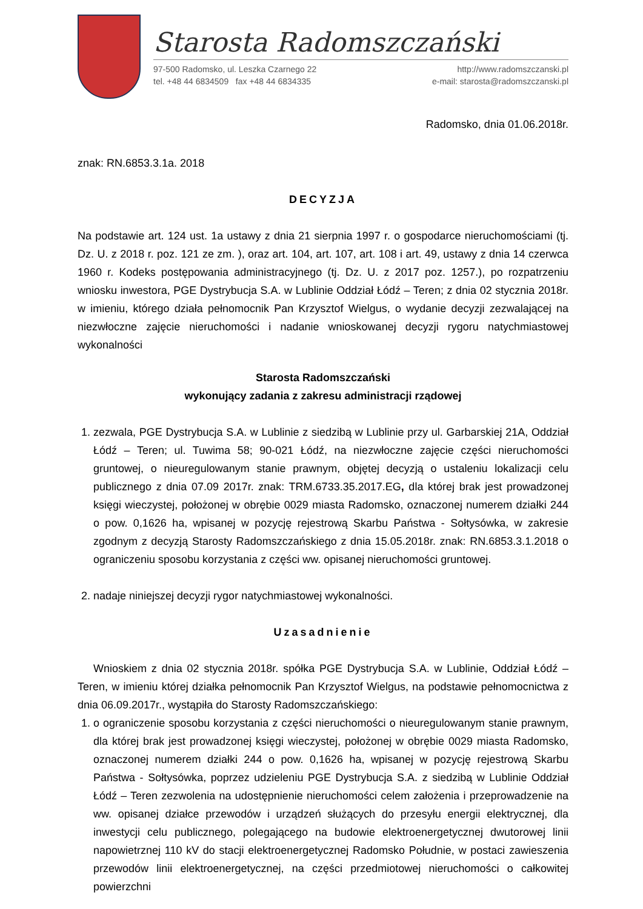Starosta Radomszczański
97-500 Radomsko, ul. Leszka Czarnego 22
tel. +48 44 6834509 fax +48 44 6834335
http://www.radomszczanski.pl
e-mail: starosta@radomszczanski.pl
Radomsko, dnia 01.06.2018r.
znak: RN.6853.3.1a. 2018
DECYZJA
Na podstawie art. 124 ust. 1a ustawy z dnia 21 sierpnia 1997 r. o gospodarce nieruchomościami (tj. Dz. U. z 2018 r. poz. 121 ze zm. ), oraz art. 104, art. 107, art. 108 i art. 49, ustawy z dnia 14 czerwca 1960 r. Kodeks postępowania administracyjnego (tj. Dz. U. z 2017 poz. 1257.), po rozpatrzeniu wniosku inwestora, PGE Dystrybucja S.A. w Lublinie Oddział Łódź – Teren; z dnia 02 stycznia 2018r. w imieniu, którego działa pełnomocnik Pan Krzysztof Wielgus, o wydanie decyzji zezwalającej na niezwłoczne zajęcie nieruchomości i nadanie wnioskowanej decyzji rygoru natychmiastowej wykonalności
Starosta Radomszczański
wykonujący zadania z zakresu administracji rządowej
1. zezwala, PGE Dystrybucja S.A. w Lublinie z siedzibą w Lublinie przy ul. Garbarskiej 21A, Oddział Łódź – Teren; ul. Tuwima 58; 90-021 Łódź, na niezwłoczne zajęcie części nieruchomości gruntowej, o nieuregulowanym stanie prawnym, objętej decyzją o ustaleniu lokalizacji celu publicznego z dnia 07.09 2017r. znak: TRM.6733.35.2017.EG, dla której brak jest prowadzonej księgi wieczystej, położonej w obrębie 0029 miasta Radomsko, oznaczonej numerem działki 244 o pow. 0,1626 ha, wpisanej w pozycję rejestrową Skarbu Państwa - Sołtysówka, w zakresie zgodnym z decyzją Starosty Radomszczańskiego z dnia 15.05.2018r. znak: RN.6853.3.1.2018 o ograniczeniu sposobu korzystania z części ww. opisanej nieruchomości gruntowej.
2. nadaje niniejszej decyzji rygor natychmiastowej wykonalności.
Uzasadnienie
Wnioskiem z dnia 02 stycznia 2018r. spółka PGE Dystrybucja S.A. w Lublinie, Oddział Łódź – Teren, w imieniu której działka pełnomocnik Pan Krzysztof Wielgus, na podstawie pełnomocnictwa z dnia 06.09.2017r., wystąpiła do Starosty Radomszczańskiego:
1. o ograniczenie sposobu korzystania z części nieruchomości o nieuregulowanym stanie prawnym, dla której brak jest prowadzonej księgi wieczystej, położonej w obrębie 0029 miasta Radomsko, oznaczonej numerem działki 244 o pow. 0,1626 ha, wpisanej w pozycję rejestrową Skarbu Państwa - Sołtysówka, poprzez udzieleniu PGE Dystrybucja S.A. z siedzibą w Lublinie Oddział Łódź – Teren zezwolenia na udostępnienie nieruchomości celem założenia i przeprowadzenie na ww. opisanej działce przewodów i urządzeń służących do przesyłu energii elektrycznej, dla inwestycji celu publicznego, polegającego na budowie elektroenergetycznej dwutorowej linii napowietrznej 110 kV do stacji elektroenergetycznej Radomsko Południe, w postaci zawieszenia przewodów linii elektroenergetycznej, na części przedmiotowej nieruchomości o całkowitej powierzchni